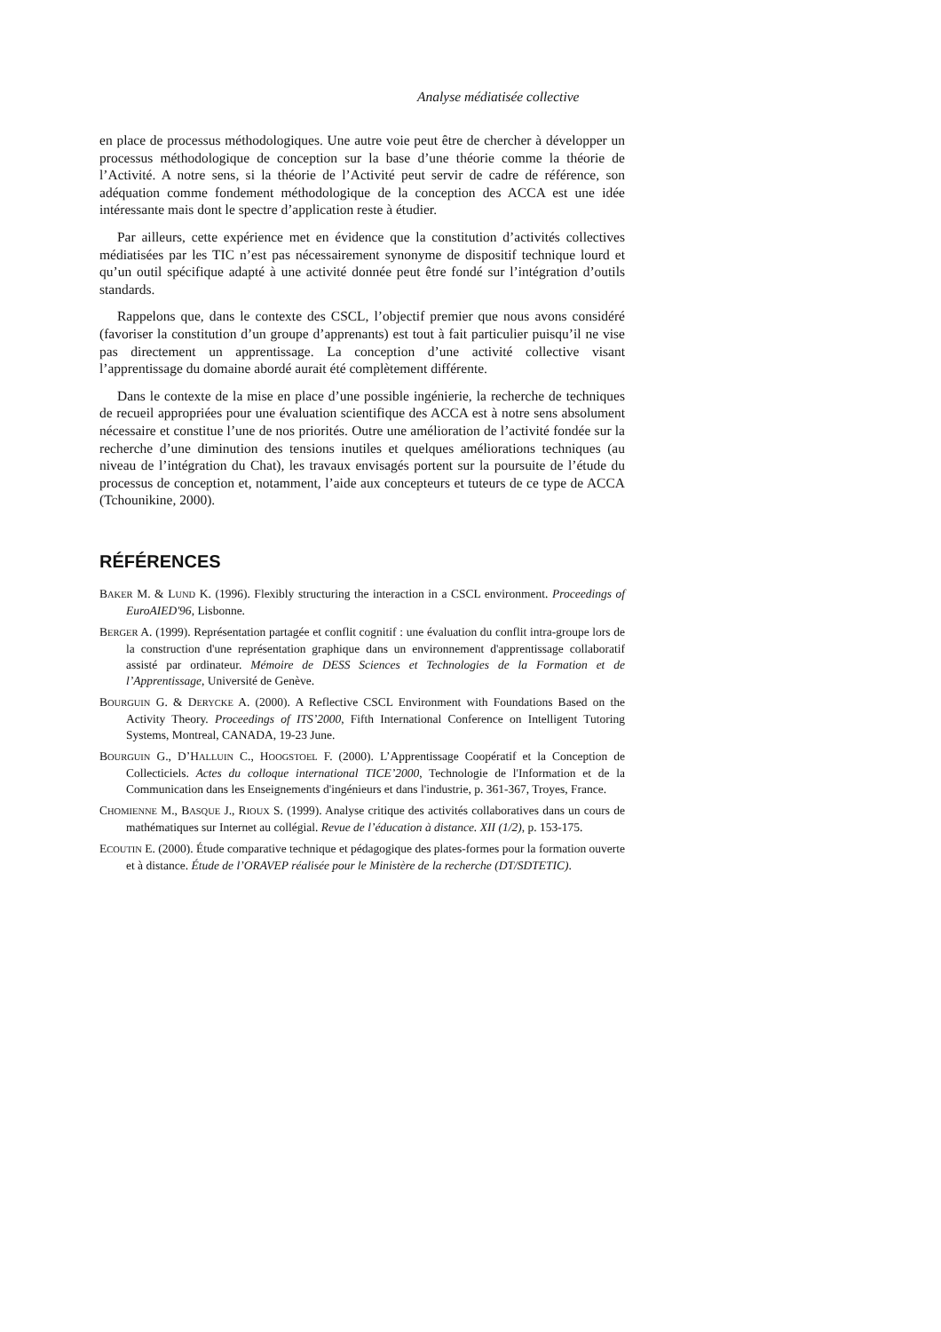Analyse médiatisée collective
en place de processus méthodologiques. Une autre voie peut être de chercher à développer un processus méthodologique de conception sur la base d’une théorie comme la théorie de l’Activité. A notre sens, si la théorie de l’Activité peut servir de cadre de référence, son adéquation comme fondement méthodologique de la conception des ACCA est une idée intéressante mais dont le spectre d’application reste à étudier.
Par ailleurs, cette expérience met en évidence que la constitution d’activités collectives médiatisées par les TIC n’est pas nécessairement synonyme de dispositif technique lourd et qu’un outil spécifique adapté à une activité donnée peut être fondé sur l’intégration d’outils standards.
Rappelons que, dans le contexte des CSCL, l’objectif premier que nous avons considéré (favoriser la constitution d’un groupe d’apprenants) est tout à fait particulier puisqu’il ne vise pas directement un apprentissage. La conception d’une activité collective visant l’apprentissage du domaine abordé aurait été complètement différente.
Dans le contexte de la mise en place d’une possible ingénierie, la recherche de techniques de recueil appropriées pour une évaluation scientifique des ACCA est à notre sens absolument nécessaire et constitue l’une de nos priorités. Outre une amélioration de l’activité fondée sur la recherche d’une diminution des tensions inutiles et quelques améliorations techniques (au niveau de l’intégration du Chat), les travaux envisagés portent sur la poursuite de l’étude du processus de conception et, notamment, l’aide aux concepteurs et tuteurs de ce type de ACCA (Tchounikine, 2000).
RÉFÉRENCES
BAKER M. & LUND K. (1996). Flexibly structuring the interaction in a CSCL environment. Proceedings of EuroAIED'96, Lisbonne.
BERGER A. (1999). Représentation partagée et conflit cognitif : une évaluation du conflit intra-groupe lors de la construction d'une représentation graphique dans un environnement d'apprentissage collaboratif assisté par ordinateur. Mémoire de DESS Sciences et Technologies de la Formation et de l’Apprentissage, Université de Genève.
BOURGUIN G. & DERYCKE A. (2000). A Reflective CSCL Environment with Foundations Based on the Activity Theory. Proceedings of ITS’2000, Fifth International Conference on Intelligent Tutoring Systems, Montreal, CANADA, 19-23 June.
BOURGUIN G., D’HALLUIN C., HOOGSTOEL F. (2000). L’Apprentissage Coopératif et la Conception de Collecticiels. Actes du colloque international TICE’2000, Technologie de l'Information et de la Communication dans les Enseignements d'ingénieurs et dans l'industrie, p. 361-367, Troyes, France.
CHOMIENNE M., BASQUE J., RIOUX S. (1999). Analyse critique des activités collaboratives dans un cours de mathématiques sur Internet au collégial. Revue de l’éducation à distance. XII (1/2), p. 153-175.
ECOUTIN E. (2000). Étude comparative technique et pédagogique des plates-formes pour la formation ouverte et à distance. Étude de l’ORAVEP réalisée pour le Ministère de la recherche (DT/SDTETIC).